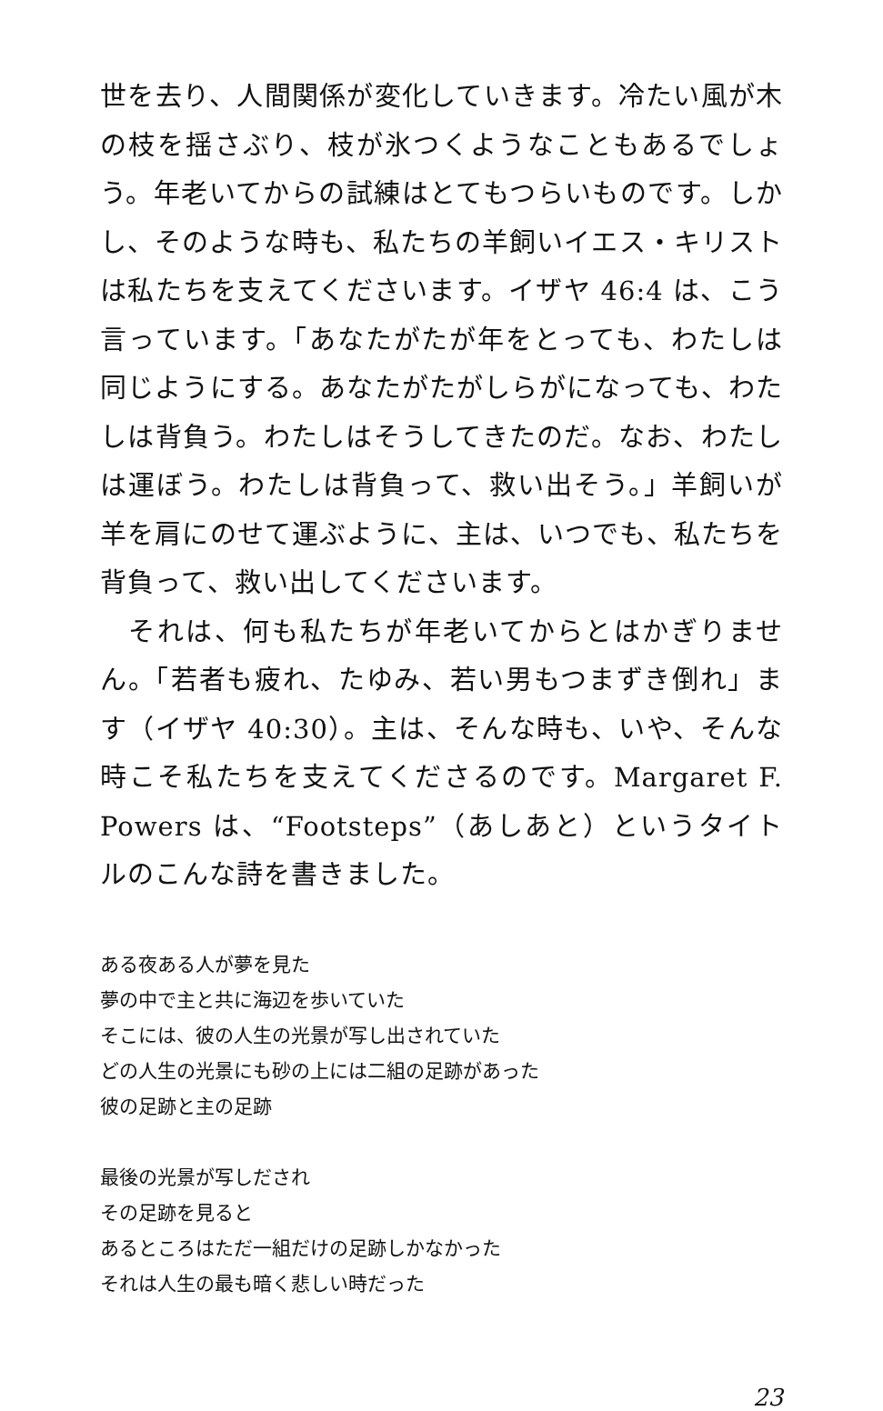世を去り、人間関係が変化していきます。冷たい風が木の枝を揺さぶり、枝が氷つくようなこともあるでしょう。年老いてからの試練はとてもつらいものです。しかし、そのような時も、私たちの羊飼いイエス・キリストは私たちを支えてくださいます。イザヤ 46:4 は、こう言っています。「あなたがたが年をとっても、わたしは同じようにする。あなたがたがしらがになっても、わたしは背負う。わたしはそうしてきたのだ。なお、わたしは運ぼう。わたしは背負って、救い出そう。」羊飼いが羊を肩にのせて運ぶように、主は、いつでも、私たちを背負って、救い出してくださいます。
　それは、何も私たちが年老いてからとはかぎりません。「若者も疲れ、たゆみ、若い男もつまずき倒れ」ます（イザヤ 40:30）。主は、そんな時も、いや、そんな時こそ私たちを支えてくださるのです。Margaret F. Powers は、“Footsteps”（あしあと）というタイトルのこんな詩を書きました。
ある夜ある人が夢を見た
夢の中で主と共に海辺を歩いていた
そこには、彼の人生の光景が写し出されていた
どの人生の光景にも砂の上には二組の足跡があった
彼の足跡と主の足跡
最後の光景が写しだされ
その足跡を見ると
あるところはただ一組だけの足跡しかなかった
それは人生の最も暗く悲しい時だった
23